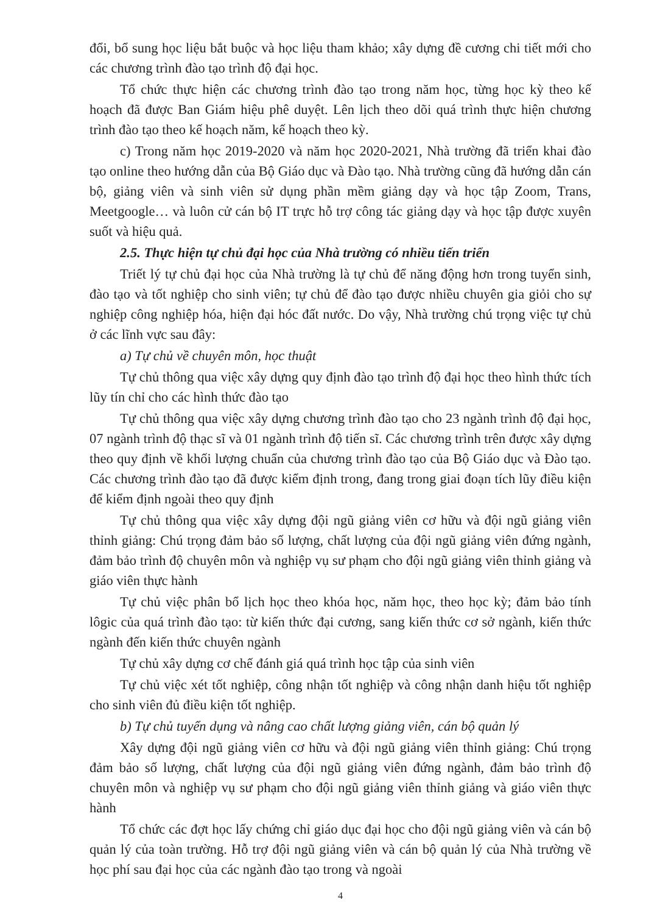đổi, bổ sung học liệu bắt buộc và học liệu tham khảo; xây dựng đề cương chi tiết mới cho các chương trình đào tạo trình độ đại học.
Tổ chức thực hiện các chương trình đào tạo trong năm học, từng học kỳ theo kế hoạch đã được Ban Giám hiệu phê duyệt. Lên lịch theo dõi quá trình thực hiện chương trình đào tạo theo kế hoạch năm, kế hoạch theo kỳ.
c) Trong năm học 2019-2020 và năm học 2020-2021, Nhà trường đã triển khai đào tạo online theo hướng dẫn của Bộ Giáo dục và Đào tạo. Nhà trường cũng đã hướng dẫn cán bộ, giảng viên và sinh viên sử dụng phần mềm giảng dạy và học tập Zoom, Trans, Meetgoogle… và luôn cử cán bộ IT trực hỗ trợ công tác giảng dạy và học tập được xuyên suốt và hiệu quả.
2.5. Thực hiện tự chủ đại học của Nhà trường có nhiều tiến triển
Triết lý tự chủ đại học của Nhà trường là tự chủ để năng động hơn trong tuyển sinh, đào tạo và tốt nghiệp cho sinh viên; tự chủ để đào tạo được nhiều chuyên gia giỏi cho sự nghiệp công nghiệp hóa, hiện đại hóc đất nước. Do vậy, Nhà trường chú trọng việc tự chủ ở các lĩnh vực sau đây:
a) Tự chủ về chuyên môn, học thuật
Tự chủ thông qua việc xây dựng quy định đào tạo trình độ đại học theo hình thức tích lũy tín chỉ cho các hình thức đào tạo
Tự chủ thông qua việc xây dựng chương trình đào tạo cho 23 ngành trình độ đại học, 07 ngành trình độ thạc sĩ và 01 ngành trình độ tiến sĩ. Các chương trình trên được xây dựng theo quy định về khối lượng chuẩn của chương trình đào tạo của Bộ Giáo dục và Đào tạo. Các chương trình đào tạo đã được kiểm định trong, đang trong giai đoạn tích lũy điều kiện để kiểm định ngoài theo quy định
Tự chủ thông qua việc xây dựng đội ngũ giảng viên cơ hữu và đội ngũ giảng viên thỉnh giảng: Chú trọng đảm bảo số lượng, chất lượng của đội ngũ giảng viên đứng ngành, đảm bảo trình độ chuyên môn và nghiệp vụ sư phạm cho đội ngũ giảng viên thỉnh giảng và giáo viên thực hành
Tự chủ việc phân bổ lịch học theo khóa học, năm học, theo học kỳ; đảm bảo tính lôgic của quá trình đào tạo: từ kiến thức đại cương, sang kiến thức cơ sở ngành, kiến thức ngành đến kiến thức chuyên ngành
Tự chủ xây dựng cơ chế đánh giá quá trình học tập của sinh viên
Tự chủ việc xét tốt nghiệp, công nhận tốt nghiệp và công nhận danh hiệu tốt nghiệp cho sinh viên đủ điều kiện tốt nghiệp.
b) Tự chủ tuyển dụng và nâng cao chất lượng giảng viên, cán bộ quản lý
Xây dựng đội ngũ giảng viên cơ hữu và đội ngũ giảng viên thỉnh giảng: Chú trọng đảm bảo số lượng, chất lượng của đội ngũ giảng viên đứng ngành, đảm bảo trình độ chuyên môn và nghiệp vụ sư phạm cho đội ngũ giảng viên thỉnh giảng và giáo viên thực hành
Tổ chức các đợt học lấy chứng chỉ giáo dục đại học cho đội ngũ giảng viên và cán bộ quản lý của toàn trường. Hỗ trợ đội ngũ giảng viên và cán bộ quản lý của Nhà trường về học phí sau đại học của các ngành đào tạo trong và ngoài
4